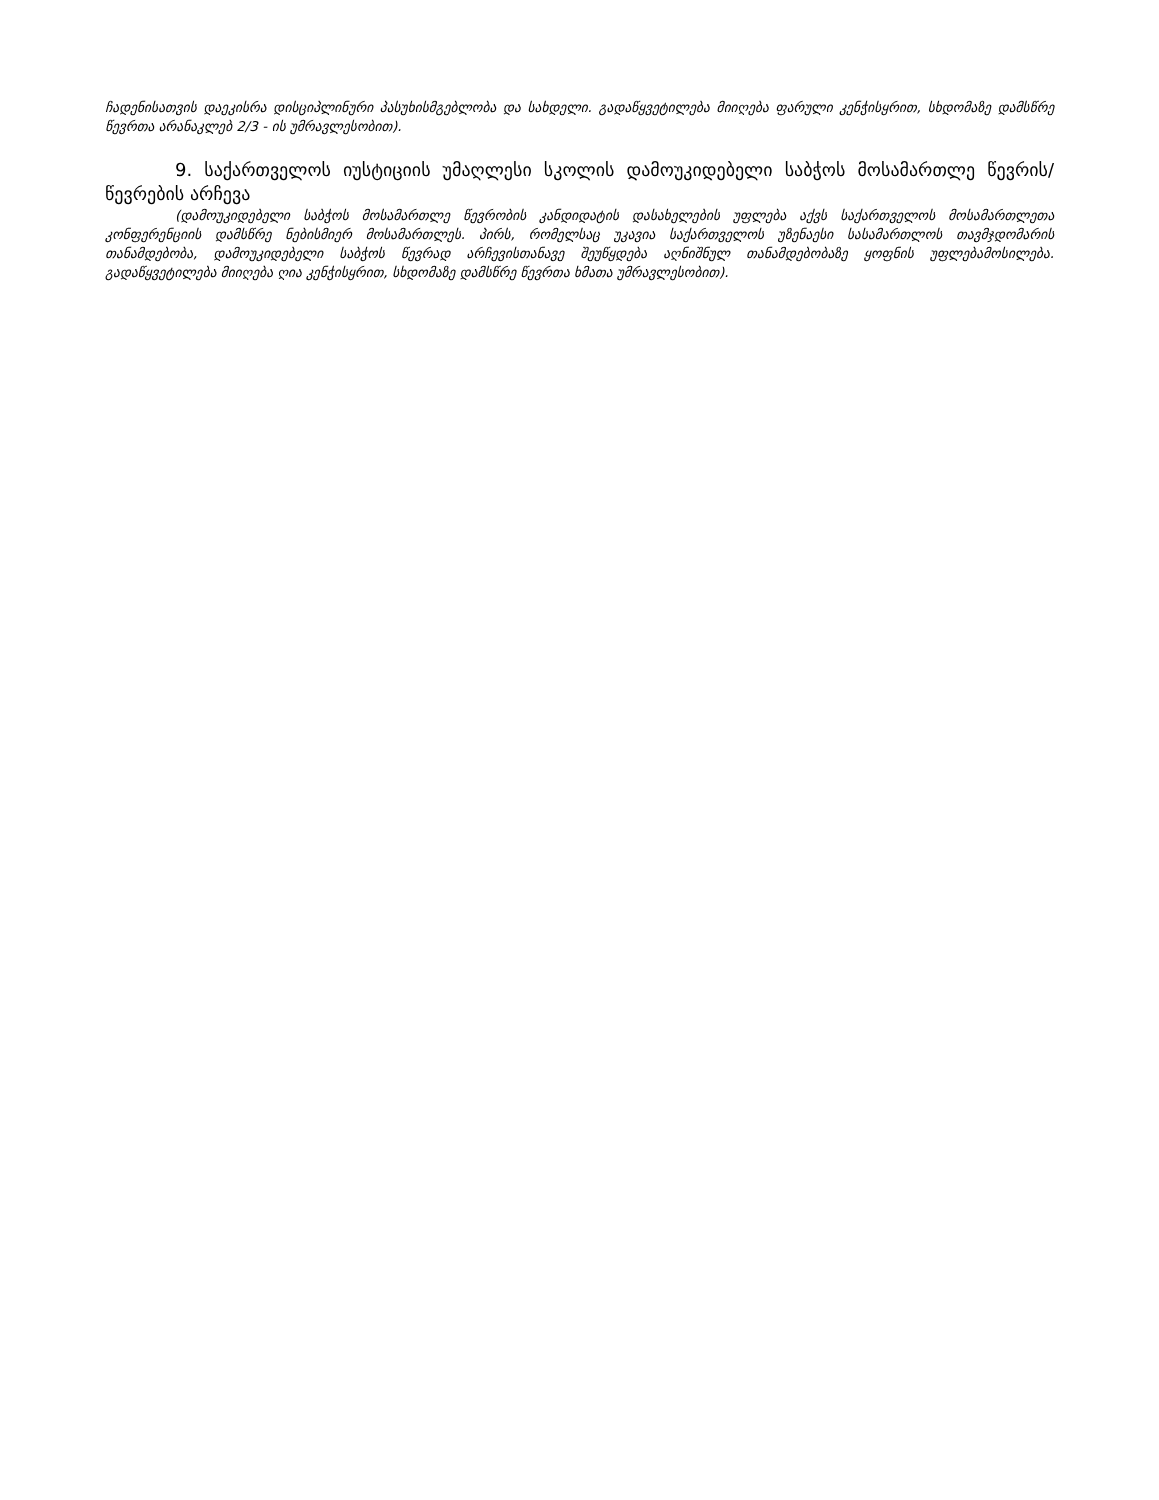ჩადენისათვის დაეკისრა დისციპლინური პასუხისმგებლობა და სახდელი. გადაწყვეტილება მიიღება ფარული კენჭისყრით, სხდომაზე დამსწრე წევრთა არანაკლებ 2/3 - ის უმრავლესობით).
9. საქართველოს იუსტიციის უმაღლესი სკოლის დამოუკიდებელი საბჭოს მოსამართლე წევრის/წევრების არჩევა
(დამოუკიდებელი საბჭოს მოსამართლე წევრობის კანდიდატის დასახელების უფლება აქვს საქართველოს მოსამართლეთა კონფერენციის დამსწრე ნებისმიერ მოსამართლეს. პირს, რომელსაც უკავია საქართველოს უზენაესი სასამართლოს თავმჯდომარის თანამდებობა, დამოუკიდებელი საბჭოს წევრად არჩევისთანავე შეუწყდება აღნიშნულ თანამდებობაზე ყოფნის უფლებამოსილება. გადაწყვეტილება მიიღება ღია კენჭისყრით, სხდომაზე დამსწრე წევრთა ხმათა უმრავლესობით).